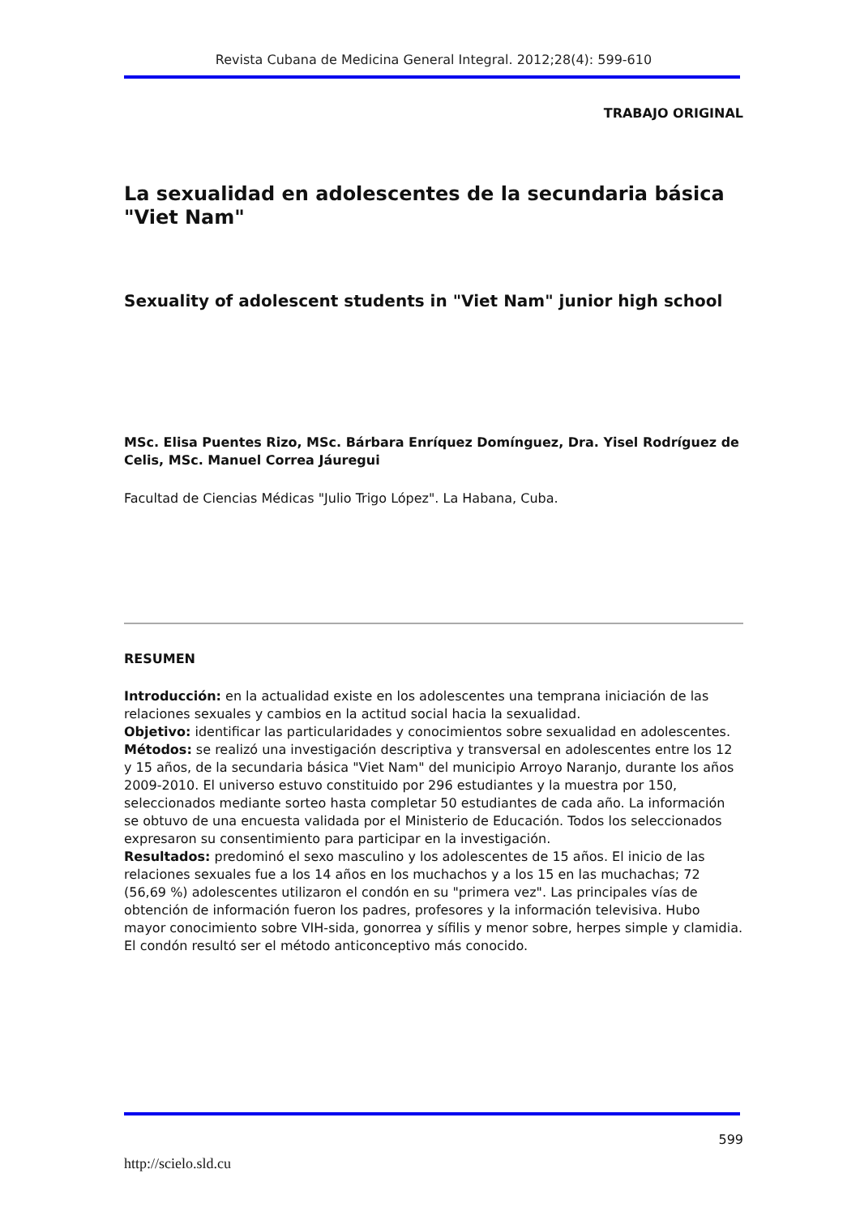Revista Cubana de Medicina General Integral. 2012;28(4): 599-610
TRABAJO ORIGINAL
La sexualidad en adolescentes de la secundaria básica "Viet Nam"
Sexuality of adolescent students in "Viet Nam" junior high school
MSc. Elisa Puentes Rizo, MSc. Bárbara Enríquez Domínguez, Dra. Yisel Rodríguez de Celis, MSc. Manuel Correa Jáuregui
Facultad de Ciencias Médicas "Julio Trigo López". La Habana, Cuba.
RESUMEN
Introducción: en la actualidad existe en los adolescentes una temprana iniciación de las relaciones sexuales y cambios en la actitud social hacia la sexualidad.
Objetivo: identificar las particularidades y conocimientos sobre sexualidad en adolescentes.
Métodos: se realizó una investigación descriptiva y transversal en adolescentes entre los 12 y 15 años, de la secundaria básica "Viet Nam" del municipio Arroyo Naranjo, durante los años 2009-2010. El universo estuvo constituido por 296 estudiantes y la muestra por 150, seleccionados mediante sorteo hasta completar 50 estudiantes de cada año. La información se obtuvo de una encuesta validada por el Ministerio de Educación. Todos los seleccionados expresaron su consentimiento para participar en la investigación.
Resultados: predominó el sexo masculino y los adolescentes de 15 años. El inicio de las relaciones sexuales fue a los 14 años en los muchachos y a los 15 en las muchachas; 72 (56,69 %) adolescentes utilizaron el condón en su "primera vez". Las principales vías de obtención de información fueron los padres, profesores y la información televisiva. Hubo mayor conocimiento sobre VIH-sida, gonorrea y sífilis y menor sobre, herpes simple y clamidia. El condón resultó ser el método anticonceptivo más conocido.
599
http://scielo.sld.cu